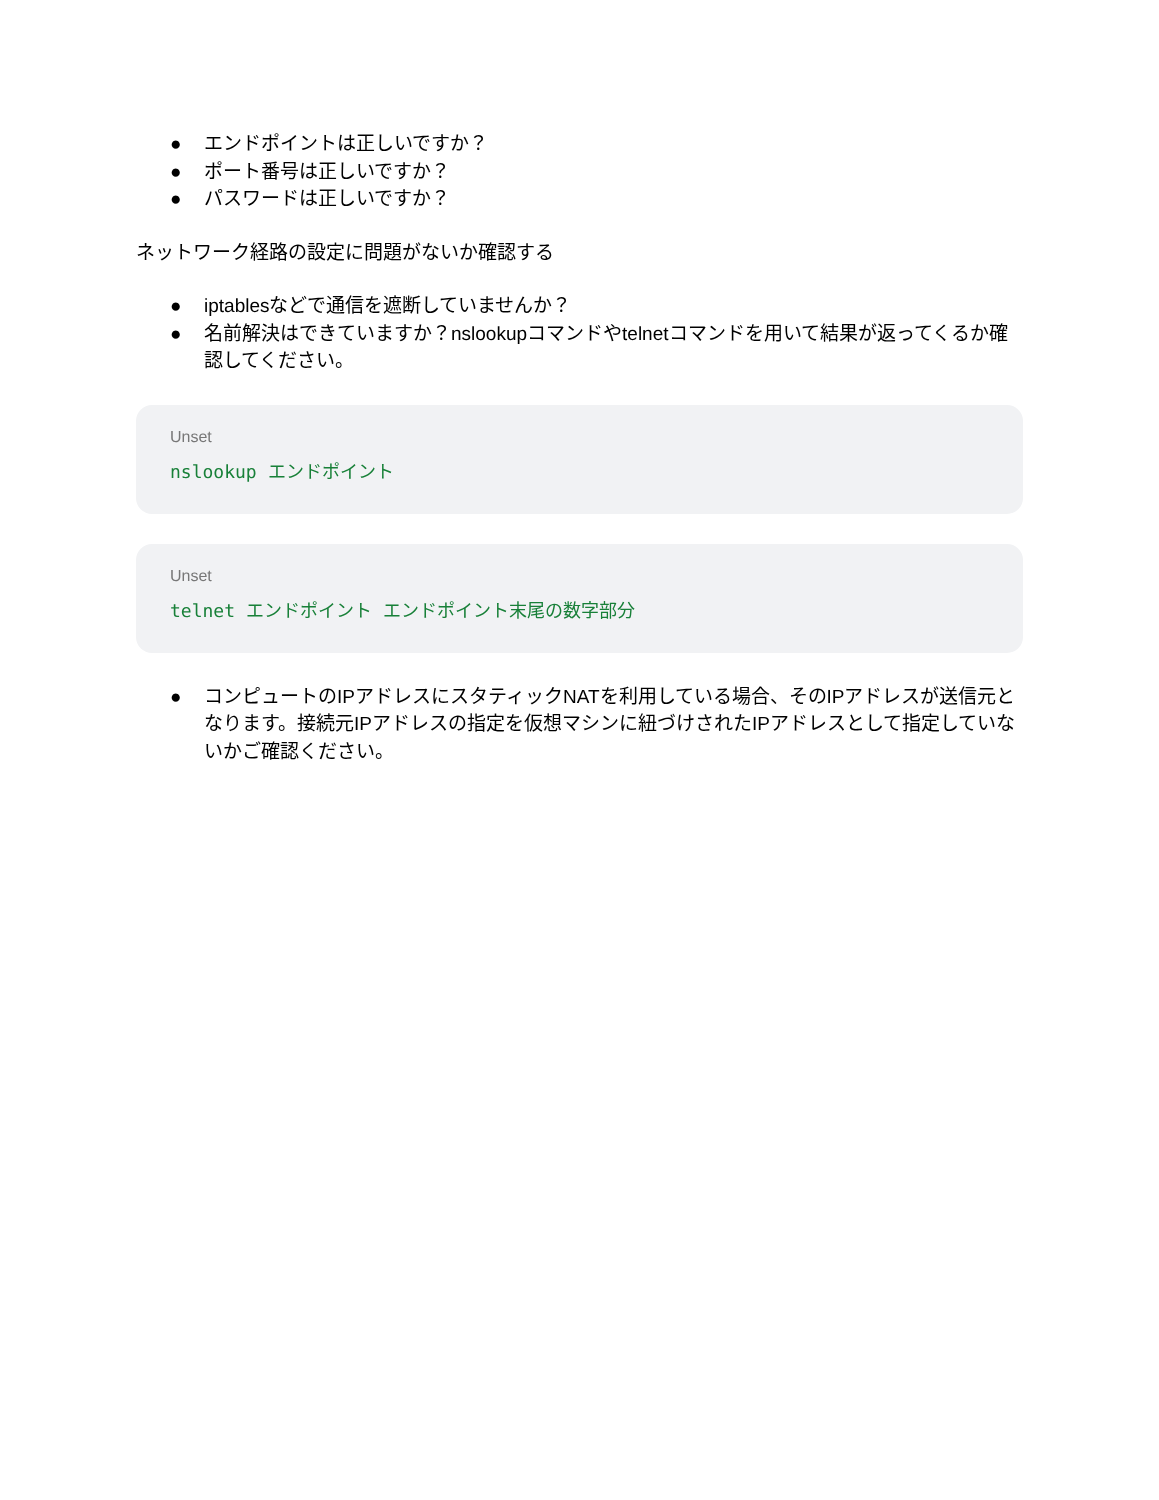● エンドポイントは正しいですか？
● ポート番号は正しいですか？
● パスワードは正しいですか？
ネットワーク経路の設定に問題がないか確認する
● iptablesなどで通信を遮断していませんか？
● 名前解決はできていますか？nslookupコマンドやtelnetコマンドを用いて結果が返ってくるか確認してください。
Unset
nslookup エンドポイント
Unset
telnet エンドポイント エンドポイント末尾の数字部分
● コンピュートのIPアドレスにスタティックNATを利用している場合、そのIPアドレスが送信元となります。接続元IPアドレスの指定を仮想マシンに紐づけされたIPアドレスとして指定していないかご確認ください。